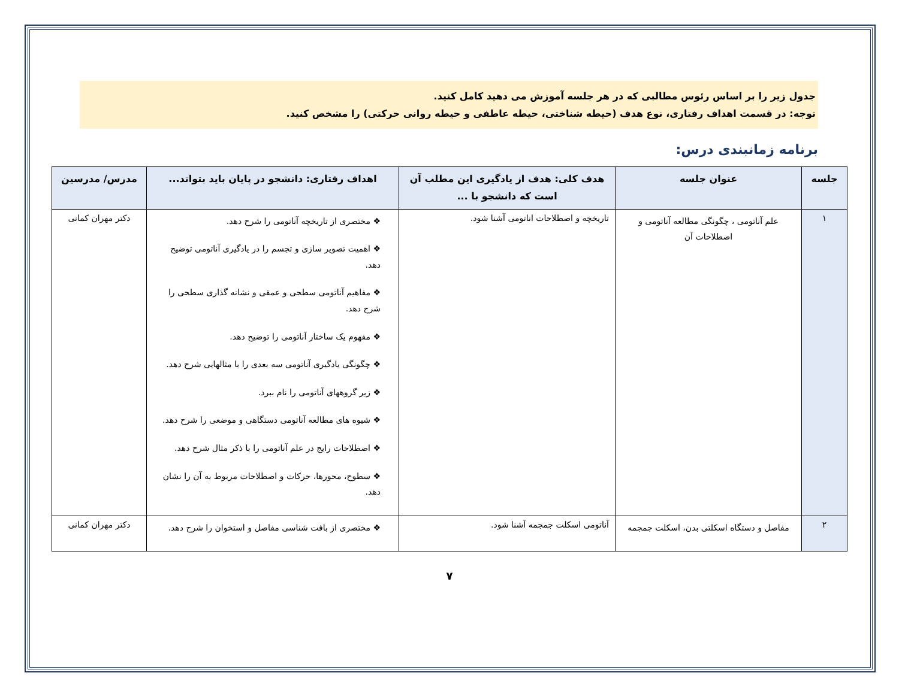جدول زیر را بر اساس رئوس مطالبی که در هر جلسه آموزش می دهید کامل کنید.
توجه: در قسمت اهداف رفتاری، نوع هدف (حیطه شناختی، حیطه عاطفی و حیطه روانی حرکتی) را مشخص کنید.
برنامه زمانبندی درس:
| جلسه | عنوان جلسه | هدف کلی: هدف از یادگیری این مطلب آن است که دانشجو با ... | اهداف رفتاری: دانشجو در پایان باید بتواند... | مدرس/ مدرسین |
| --- | --- | --- | --- | --- |
| ۱ | علم آناتومی ، چگونگی مطالعه آناتومی و اصطلاحات آن | تاریخچه و اصطلاحات اناتومی آشنا شود. | ❖ مختصری از تاریخچه آناتومی را شرح دهد. ❖ اهمیت تصویر سازی و تجسم را در یادگیری آناتومی توضیح دهد. ❖ مفاهیم آناتومی سطحی و عمقی و نشانه گذاری سطحی را شرح دهد. ❖ مفهوم یک ساختار آناتومی را توضیح دهد. ❖ چگونگی یادگیری آناتومی سه بعدی را با مثالهایی شرح دهد. ❖ زیر گروههای آناتومی را نام ببرد. ❖ شیوه های مطالعه آناتومی دستگاهی و موضعی را شرح دهد. ❖ اصطلاحات رایج در علم آناتومی را با ذکر مثال شرح دهد. ❖ سطوح، محورها، حرکات و اصطلاحات مربوط به آن را نشان دهد. | دکتر مهران کمانی |
| ۲ | مفاصل و دستگاه اسکلتی بدن، اسکلت جمجمه | آناتومی اسکلت جمجمه آشنا شود. | ❖ مختصری از بافت شناسی مفاصل و استخوان را شرح دهد. | دکتر مهران کمانی |
۷